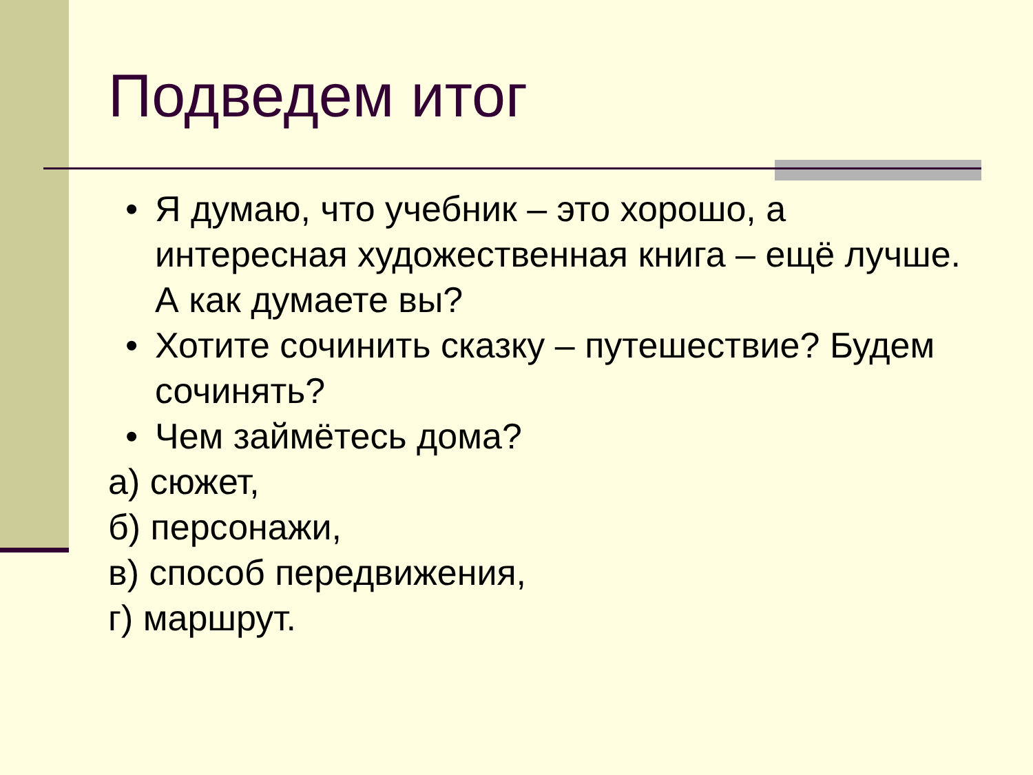Подведем итог
• Я думаю, что учебник – это хорошо, а интересная художественная книга – ещё лучше. А как думаете вы?
• Хотите сочинить сказку – путешествие? Будем сочинять?
• Чем займётесь дома?
а) сюжет,
б) персонажи,
в) способ передвижения,
г) маршрут.